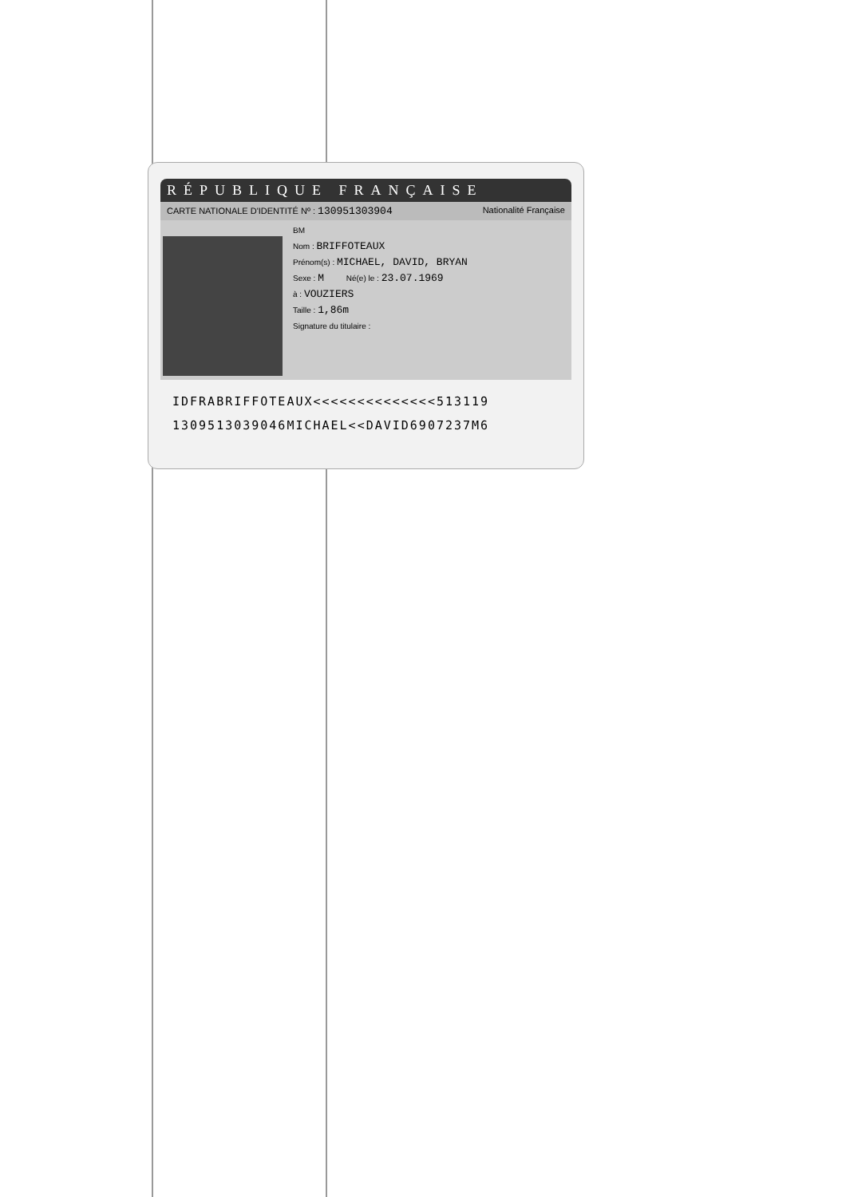RÉPUBLIQUE FRANÇAISE
CARTE NATIONALE D'IDENTITÉ Nº : 130951303904 Nationalité Française
BM
Nom : BRIFFOTEAUX
Prénom(s) : MICHAEL, DAVID, BRYAN
Sexe : M Né(e) le : 23.07.1969
à : VOUZIERS
Taille : 1,86m
Signature du titulaire :
IDFRABRIFFOTEAUX<<<<<<<<<<<<<<513119
1309513039046MICHAEL<<DAVID6907237M6